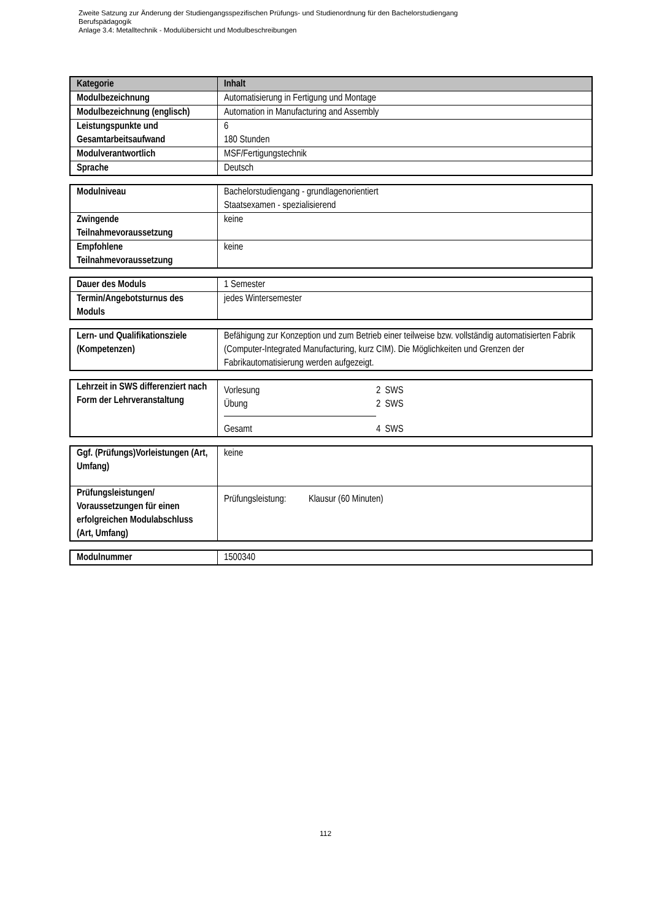Zweite Satzung zur Änderung der Studiengangsspezifischen Prüfungs- und Studienordnung für den Bachelorstudiengang
Berufspädagogik
Anlage 3.4: Metalltechnik - Modulübersicht und Modulbeschreibungen
| Kategorie | Inhalt |
| --- | --- |
| Modulbezeichnung | Automatisierung in Fertigung und Montage |
| Modulbezeichnung (englisch) | Automation in Manufacturing and Assembly |
| Leistungspunkte und Gesamtarbeitsaufwand | 6 180 Stunden |
| Modulverantwortlich | MSF/Fertigungstechnik |
| Sprache | Deutsch |
| Modulniveau | Bachelorstudiengang - grundlagenorientiert Staatsexamen - spezialisierend |
| Zwingende Teilnahmevoraussetzung | keine |
| Empfohlene Teilnahmevoraussetzung | keine |
| Dauer des Moduls | 1 Semester |
| Termin/Angebotsturnus des Moduls | jedes Wintersemester |
| Lern- und Qualifikationsziele (Kompetenzen) | Befähigung zur Konzeption und zum Betrieb einer teilweise bzw. vollständig automatisierten Fabrik (Computer-Integrated Manufacturing, kurz CIM). Die Möglichkeiten und Grenzen der Fabrikautomatisierung werden aufgezeigt. |
| Lehrzeit in SWS differenziert nach Form der Lehrveranstaltung | / Vorlesung / 2 SWS / / Übung / 2 SWS / / Gesamt / 4 SWS / |
| Ggf. (Prüfungs)Vorleistungen (Art, Umfang) | keine |
| Prüfungsleistungen/ Voraussetzungen für einen erfolgreichen Modulabschluss (Art, Umfang) | Prüfungsleistung: Klausur (60 Minuten) |
| Modulnummer | 1500340 |
112